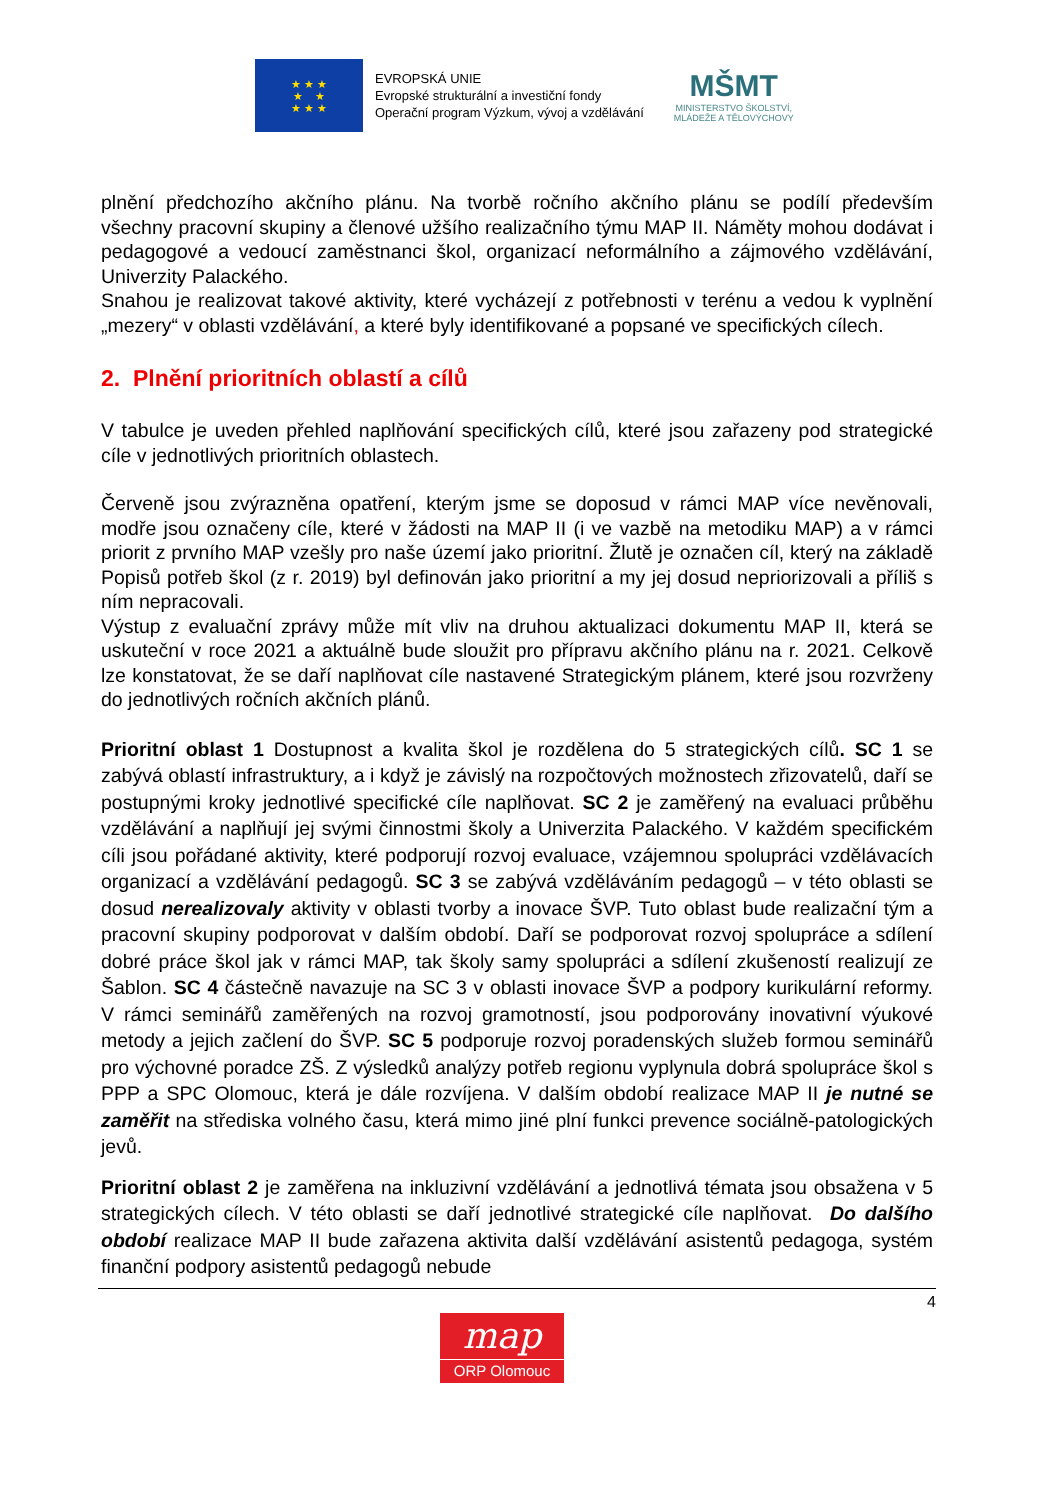★ ★ ★
★ ★
★ ★ ★
EVROPSKÁ UNIE
Evropské strukturální a investiční fondy
Operační program Výzkum, vývoj a vzdělávání
MŠMT
MINISTERSTVO ŠKOLSTVÍ,
MLÁDEŽE A TĚLOVÝCHOVY
plnění předchozího akčního plánu. Na tvorbě ročního akčního plánu se podílí především všechny pracovní skupiny a členové užšího realizačního týmu MAP II. Náměty mohou dodávat i pedagogové a vedoucí zaměstnanci škol, organizací neformálního a zájmového vzdělávání, Univerzity Palackého.
Snahou je realizovat takové aktivity, které vycházejí z potřebnosti v terénu a vedou k vyplnění „mezery“ v oblasti vzdělávání, a které byly identifikované a popsané ve specifických cílech.
2. Plnění prioritních oblastí a cílů
V tabulce je uveden přehled naplňování specifických cílů, které jsou zařazeny pod strategické cíle v jednotlivých prioritních oblastech.
Červeně jsou zvýrazněna opatření, kterým jsme se doposud v rámci MAP více nevěnovali, modře jsou označeny cíle, které v žádosti na MAP II (i ve vazbě na metodiku MAP) a v rámci priorit z prvního MAP vzešly pro naše území jako prioritní. Žlutě je označen cíl, který na základě Popisů potřeb škol (z r. 2019) byl definován jako prioritní a my jej dosud nepriorizovali a příliš s ním nepracovali.
Výstup z evaluační zprávy může mít vliv na druhou aktualizaci dokumentu MAP II, která se uskuteční v roce 2021 a aktuálně bude sloužit pro přípravu akčního plánu na r. 2021. Celkově lze konstatovat, že se daří naplňovat cíle nastavené Strategickým plánem, které jsou rozvrženy do jednotlivých ročních akčních plánů.
Prioritní oblast 1 Dostupnost a kvalita škol je rozdělena do 5 strategických cílů. SC 1 se zabývá oblastí infrastruktury, a i když je závislý na rozpočtových možnostech zřizovatelů, daří se postupnými kroky jednotlivé specifické cíle naplňovat. SC 2 je zaměřený na evaluaci průběhu vzdělávání a naplňují jej svými činnostmi školy a Univerzita Palackého. V každém specifickém cíli jsou pořádané aktivity, které podporují rozvoj evaluace, vzájemnou spolupráci vzdělávacích organizací a vzdělávání pedagogů. SC 3 se zabývá vzděláváním pedagogů – v této oblasti se dosud nerealizovaly aktivity v oblasti tvorby a inovace ŠVP. Tuto oblast bude realizační tým a pracovní skupiny podporovat v dalším období. Daří se podporovat rozvoj spolupráce a sdílení dobré práce škol jak v rámci MAP, tak školy samy spolupráci a sdílení zkušeností realizují ze Šablon. SC 4 částečně navazuje na SC 3 v oblasti inovace ŠVP a podpory kurikulární reformy. V rámci seminářů zaměřených na rozvoj gramotností, jsou podporovány inovativní výukové metody a jejich začlení do ŠVP. SC 5 podporuje rozvoj poradenských služeb formou seminářů pro výchovné poradce ZŠ. Z výsledků analýzy potřeb regionu vyplynula dobrá spolupráce škol s PPP a SPC Olomouc, která je dále rozvíjena. V dalším období realizace MAP II je nutné se zaměřit na střediska volného času, která mimo jiné plní funkci prevence sociálně-patologických jevů.
Prioritní oblast 2 je zaměřena na inkluzivní vzdělávání a jednotlivá témata jsou obsažena v 5 strategických cílech. V této oblasti se daří jednotlivé strategické cíle naplňovat. Do dalšího období realizace MAP II bude zařazena aktivita další vzdělávání asistentů pedagoga, systém finanční podpory asistentů pedagogů nebude
4
map
ORP Olomouc